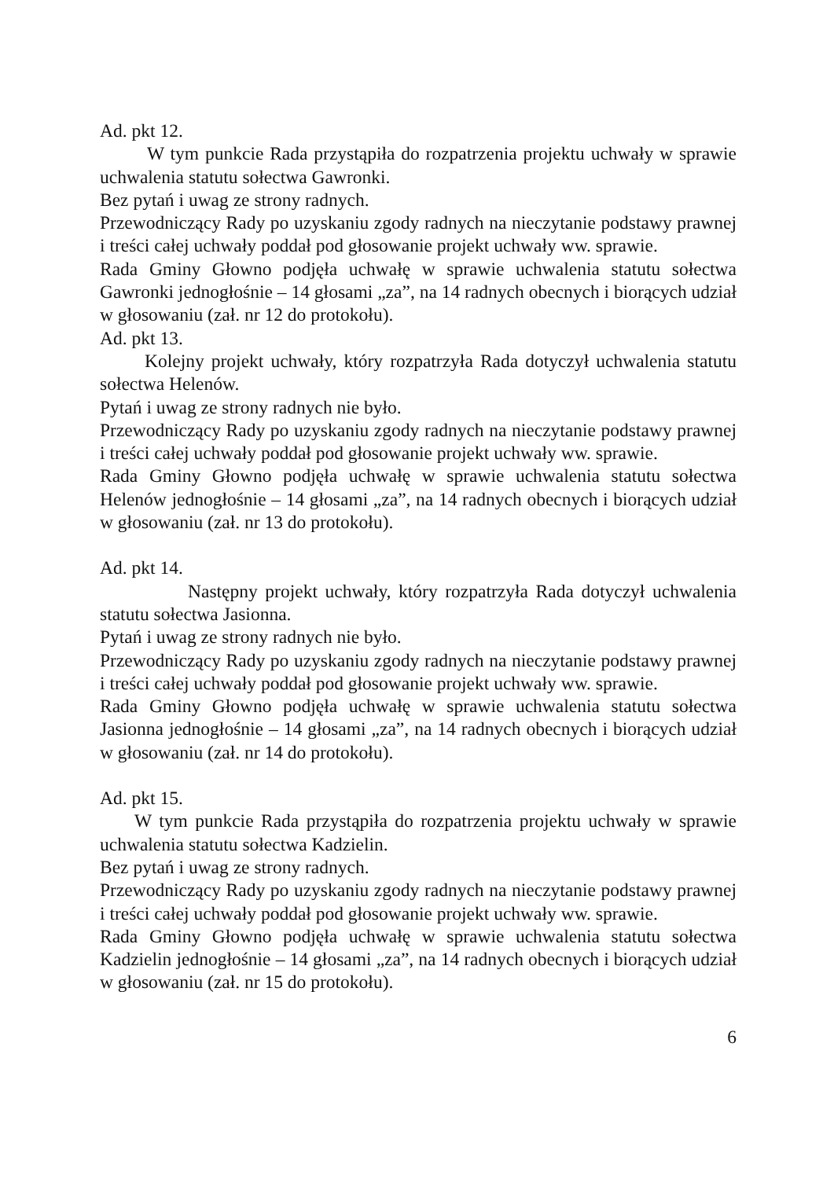Ad. pkt 12.
W tym punkcie Rada przystąpiła do rozpatrzenia projektu uchwały w sprawie uchwalenia statutu sołectwa Gawronki.
Bez pytań i uwag ze strony radnych.
Przewodniczący Rady po uzyskaniu zgody radnych na nieczytanie podstawy prawnej i treści całej uchwały poddał pod głosowanie projekt uchwały ww. sprawie.
Rada Gminy Głowno podjęła uchwałę w sprawie uchwalenia statutu sołectwa Gawronki jednogłośnie – 14 głosami „za”, na 14 radnych obecnych i biorących udział w głosowaniu (zał. nr 12 do protokołu).
Ad. pkt 13.
Kolejny projekt uchwały, który rozpatrzyła Rada dotyczył uchwalenia statutu sołectwa Helenów.
Pytań i uwag ze strony radnych nie było.
Przewodniczący Rady po uzyskaniu zgody radnych na nieczytanie podstawy prawnej i treści całej uchwały poddał pod głosowanie projekt uchwały ww. sprawie.
Rada Gminy Głowno podjęła uchwałę w sprawie uchwalenia statutu sołectwa Helenów jednogłośnie – 14 głosami „za”, na 14 radnych obecnych i biorących udział w głosowaniu (zał. nr 13 do protokołu).
Ad. pkt 14.
Następny projekt uchwały, który rozpatrzyła Rada dotyczył uchwalenia statutu sołectwa Jasionna.
Pytań i uwag ze strony radnych nie było.
Przewodniczący Rady po uzyskaniu zgody radnych na nieczytanie podstawy prawnej i treści całej uchwały poddał pod głosowanie projekt uchwały ww. sprawie.
Rada Gminy Głowno podjęła uchwałę w sprawie uchwalenia statutu sołectwa Jasionna jednogłośnie – 14 głosami „za”, na 14 radnych obecnych i biorących udział w głosowaniu (zał. nr 14 do protokołu).
Ad. pkt 15.
W tym punkcie Rada przystąpiła do rozpatrzenia projektu uchwały w sprawie uchwalenia statutu sołectwa Kadzielin.
Bez pytań i uwag ze strony radnych.
Przewodniczący Rady po uzyskaniu zgody radnych na nieczytanie podstawy prawnej i treści całej uchwały poddał pod głosowanie projekt uchwały ww. sprawie.
Rada Gminy Głowno podjęła uchwałę w sprawie uchwalenia statutu sołectwa Kadzielin jednogłośnie – 14 głosami „za”, na 14 radnych obecnych i biorących udział w głosowaniu (zał. nr 15 do protokołu).
6